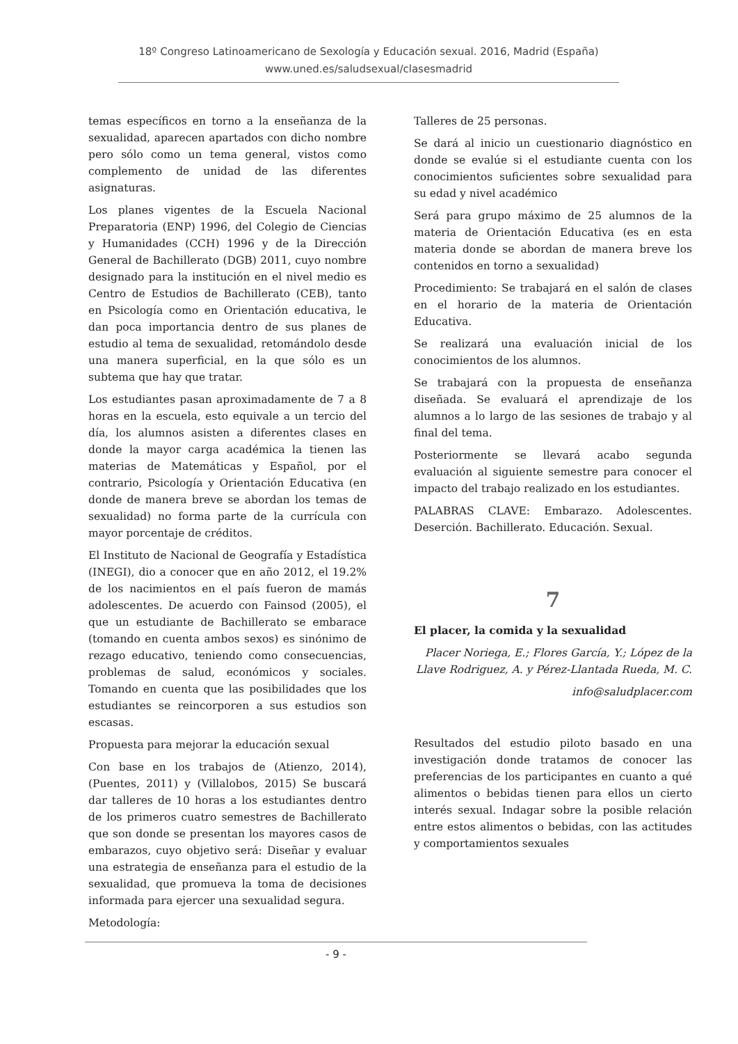18º Congreso Latinoamericano de Sexología y Educación sexual. 2016, Madrid (España)
www.uned.es/saludsexual/clasesmadrid
temas específicos en torno a la enseñanza de la sexualidad, aparecen apartados con dicho nombre pero sólo como un tema general, vistos como complemento de unidad de las diferentes asignaturas.
Los planes vigentes de la Escuela Nacional Preparatoria (ENP) 1996, del Colegio de Ciencias y Humanidades (CCH) 1996 y de la Dirección General de Bachillerato (DGB) 2011, cuyo nombre designado para la institución en el nivel medio es Centro de Estudios de Bachillerato (CEB), tanto en Psicología como en Orientación educativa, le dan poca importancia dentro de sus planes de estudio al tema de sexualidad, retomándolo desde una manera superficial, en la que sólo es un subtema que hay que tratar.
Los estudiantes pasan aproximadamente de 7 a 8 horas en la escuela, esto equivale a un tercio del día, los alumnos asisten a diferentes clases en donde la mayor carga académica la tienen las materias de Matemáticas y Español, por el contrario, Psicología y Orientación Educativa (en donde de manera breve se abordan los temas de sexualidad) no forma parte de la currícula con mayor porcentaje de créditos.
El Instituto de Nacional de Geografía y Estadística (INEGI), dio a conocer que en año 2012, el 19.2% de los nacimientos en el país fueron de mamás adolescentes. De acuerdo con Fainsod (2005), el que un estudiante de Bachillerato se embarace (tomando en cuenta ambos sexos) es sinónimo de rezago educativo, teniendo como consecuencias, problemas de salud, económicos y sociales. Tomando en cuenta que las posibilidades que los estudiantes se reincorporen a sus estudios son escasas.
Propuesta para mejorar la educación sexual
Con base en los trabajos de (Atienzo, 2014), (Puentes, 2011) y (Villalobos, 2015) Se buscará dar talleres de 10 horas a los estudiantes dentro de los primeros cuatro semestres de Bachillerato que son donde se presentan los mayores casos de embarazos, cuyo objetivo será: Diseñar y evaluar una estrategia de enseñanza para el estudio de la sexualidad, que promueva la toma de decisiones informada para ejercer una sexualidad segura.
Metodología:
Talleres de 25 personas.
Se dará al inicio un cuestionario diagnóstico en donde se evalúe si el estudiante cuenta con los conocimientos suficientes sobre sexualidad para su edad y nivel académico
Será para grupo máximo de 25 alumnos de la materia de Orientación Educativa (es en esta materia donde se abordan de manera breve los contenidos en torno a sexualidad)
Procedimiento: Se trabajará en el salón de clases en el horario de la materia de Orientación Educativa.
Se realizará una evaluación inicial de los conocimientos de los alumnos.
Se trabajará con la propuesta de enseñanza diseñada. Se evaluará el aprendizaje de los alumnos a lo largo de las sesiones de trabajo y al final del tema.
Posteriormente se llevará acabo segunda evaluación al siguiente semestre para conocer el impacto del trabajo realizado en los estudiantes.
PALABRAS CLAVE: Embarazo. Adolescentes. Deserción. Bachillerato. Educación. Sexual.
7
El placer, la comida y la sexualidad
Placer Noriega, E.; Flores García, Y.; López de la Llave Rodriguez, A. y Pérez-Llantada Rueda, M. C.
info@saludplacer.com
Resultados del estudio piloto basado en una investigación donde tratamos de conocer las preferencias de los participantes en cuanto a qué alimentos o bebidas tienen para ellos un cierto interés sexual. Indagar sobre la posible relación entre estos alimentos o bebidas, con las actitudes y comportamientos sexuales
- 9 -